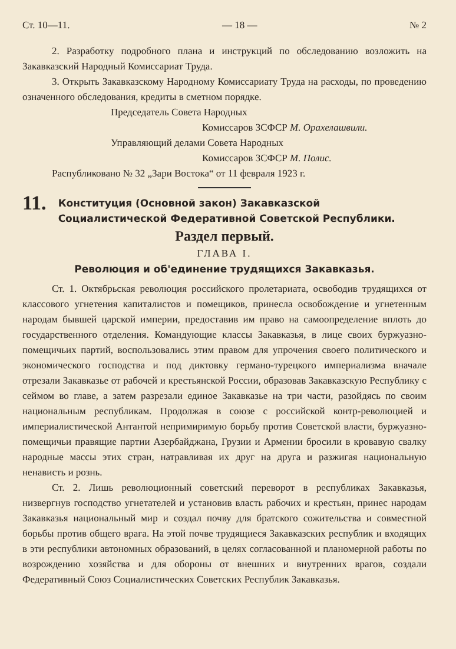Ст. 10—11. — 18 — № 2
2. Разработку подробного плана и инструкций по обследованию возложить на Закавказский Народный Комиссариат Труда.
3. Открыть Закавказскому Народному Комиссариату Труда на расходы, по проведению означенного обследования, кредиты в сметном порядке.
Председатель Совета Народных
Комиссаров ЗСФСР М. Орахелашвили.
Управляющий делами Совета Народных
Комиссаров ЗСФСР М. Полис.
Распубликовано № 32 „Зари Востока“ от 11 февраля 1923 г.
11. Конституция (Основной закон) Закавказской Социалистической Федеративной Советской Республики.
Раздел первый.
ГЛАВА I.
Революция и об'единение трудящихся Закавказья.
Ст. 1. Октябрьская революция российского пролетариата, освободив трудящихся от классового угнетения капиталистов и помещиков, принесла освобождение и угнетенным народам бывшей царской империи, предоставив им право на самоопределение вплоть до государственного отделения. Командующие классы Закавказья, в лице своих буржуазно-помещичьих партий, воспользовались этим правом для упрочения своего политического и экономического господства и под диктовку германо-турецкого империализма вначале отрезали Закавказье от рабочей и крестьянской России, образовав Закавказскую Республику с сеймом во главе, а затем разрезали единое Закавказье на три части, разойдясь по своим национальным республикам. Продолжая в союзе с российской контр-революцией и империалистической Антантой непримиримую борьбу против Советской власти, буржуазно-помещичьи правящие партии Азербайджана, Грузии и Армении бросили в кровавую свалку народные массы этих стран, натравливая их друг на друга и разжигая национальную ненависть и рознь.
Ст. 2. Лишь революционный советский переворот в республиках Закавказья, низвергнув господство угнетателей и установив власть рабочих и крестьян, принес народам Закавказья национальный мир и создал почву для братского сожительства и совместной борьбы против общего врага. На этой почве трудящиеся Закавказских республик и входящих в эти республики автономных образований, в целях согласованной и планомерной работы по возрождению хозяйства и для обороны от внешних и внутренних врагов, создали Федеративный Союз Социалистических Советских Республик Закавказья.